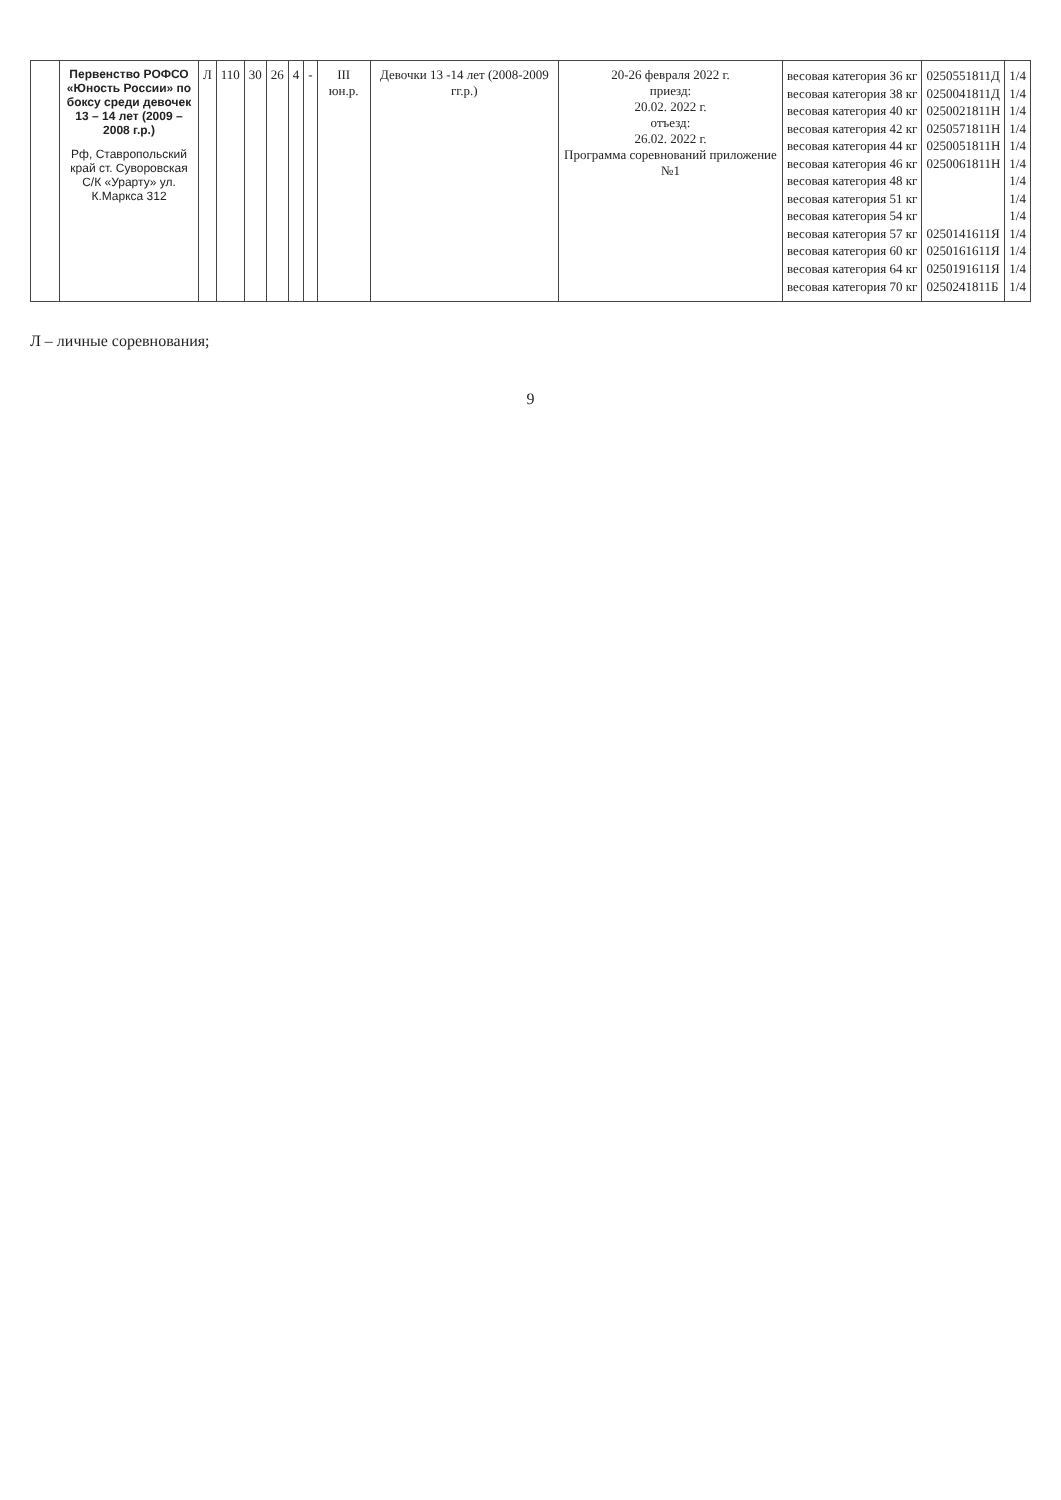| | Первенство РОФСО «Юность России» по боксу среди девочек 13 – 14 лет (2009 – 2008 г.р.) Рф, Ставропольский край ст. Суворовская С/К «Урарту» ул. К.Маркса 312 | Л | 110 | 30 | 26 | 4 | - | III юн.р. | Девочки 13 -14 лет (2008-2009 гг.р.) | 20-26 февраля 2022 г. приезд: 20.02. 2022 г. отъезд: 26.02. 2022 г. Программа соревнований приложение №1 | весовая категория 36 кг весовая категория 38 кг весовая категория 40 кг весовая категория 42 кг весовая категория 44 кг весовая категория 46 кг весовая категория 48 кг весовая категория 51 кг весовая категория 54 кг весовая категория 57 кг весовая категория 60 кг весовая категория 64 кг весовая категория 70 кг | 0250551811Д 0250041811Д 0250021811Н 0250571811Н 0250051811Н 0250061811Н 0250141611Я 0250161611Я 0250191611Я 0250241811Б | 1/4 1/4 1/4 1/4 1/4 1/4 1/4 1/4 1/4 1/4 1/4 1/4 1/4 |
Л – личные соревнования;
9